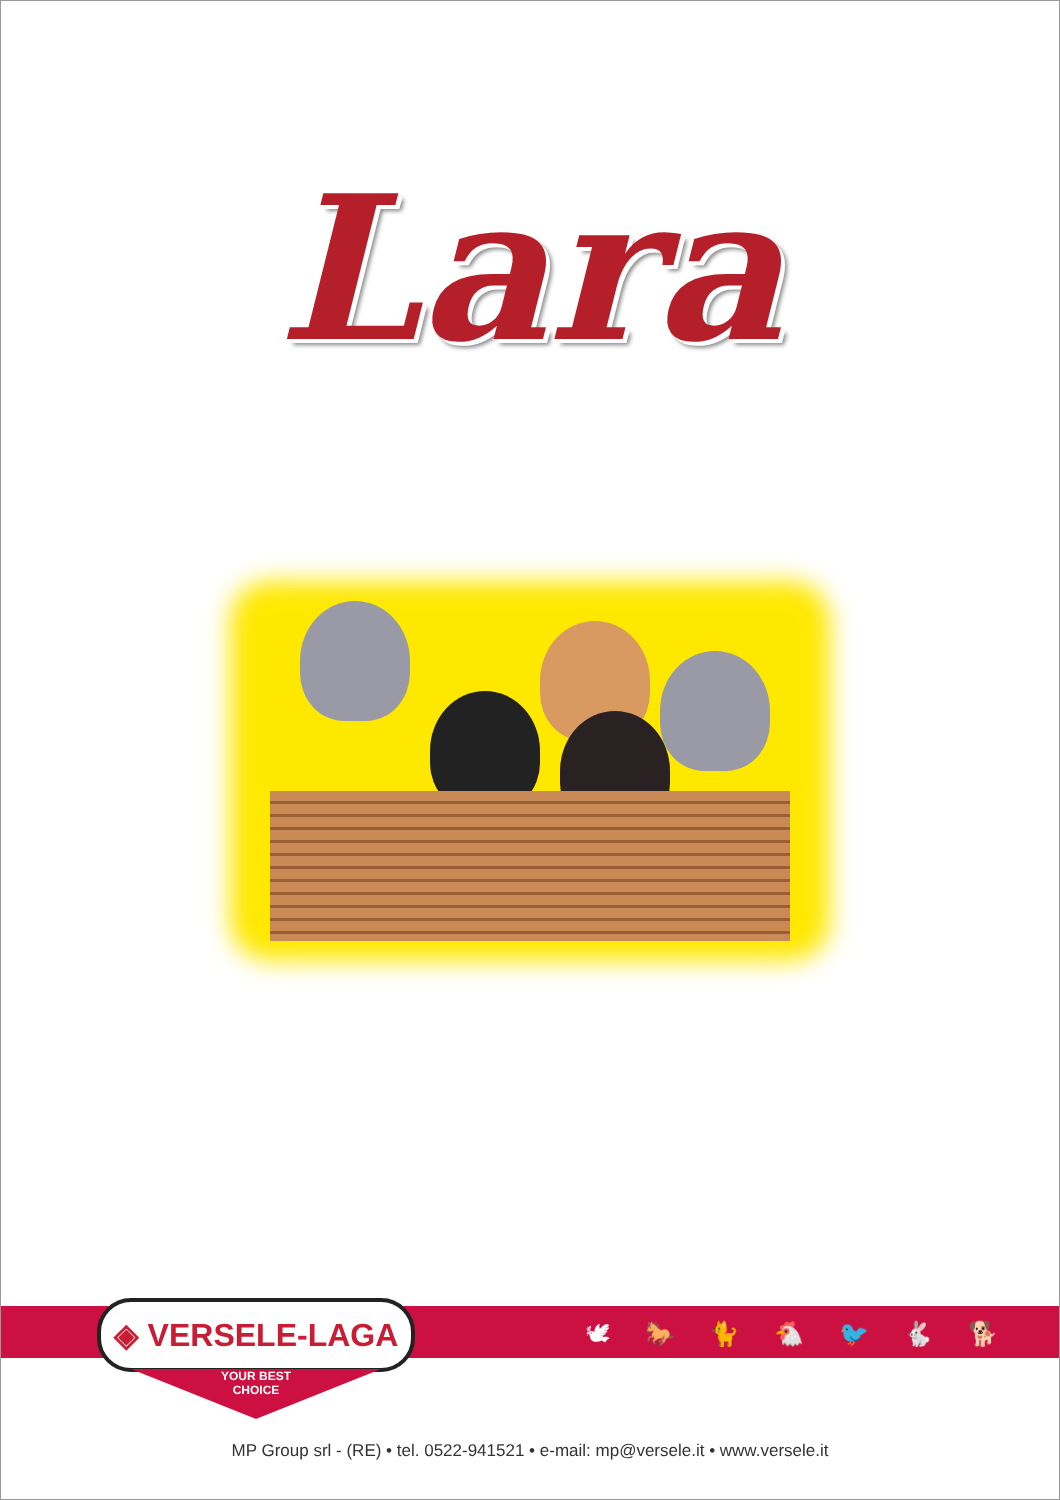Lara
◈ VERSELE-LAGA
YOUR BEST
CHOICE
🕊 🐎 🐈 🐔 🐦 🐇 🐕
MP Group srl - (RE) • tel. 0522-941521 • e-mail: mp@versele.it • www.versele.it